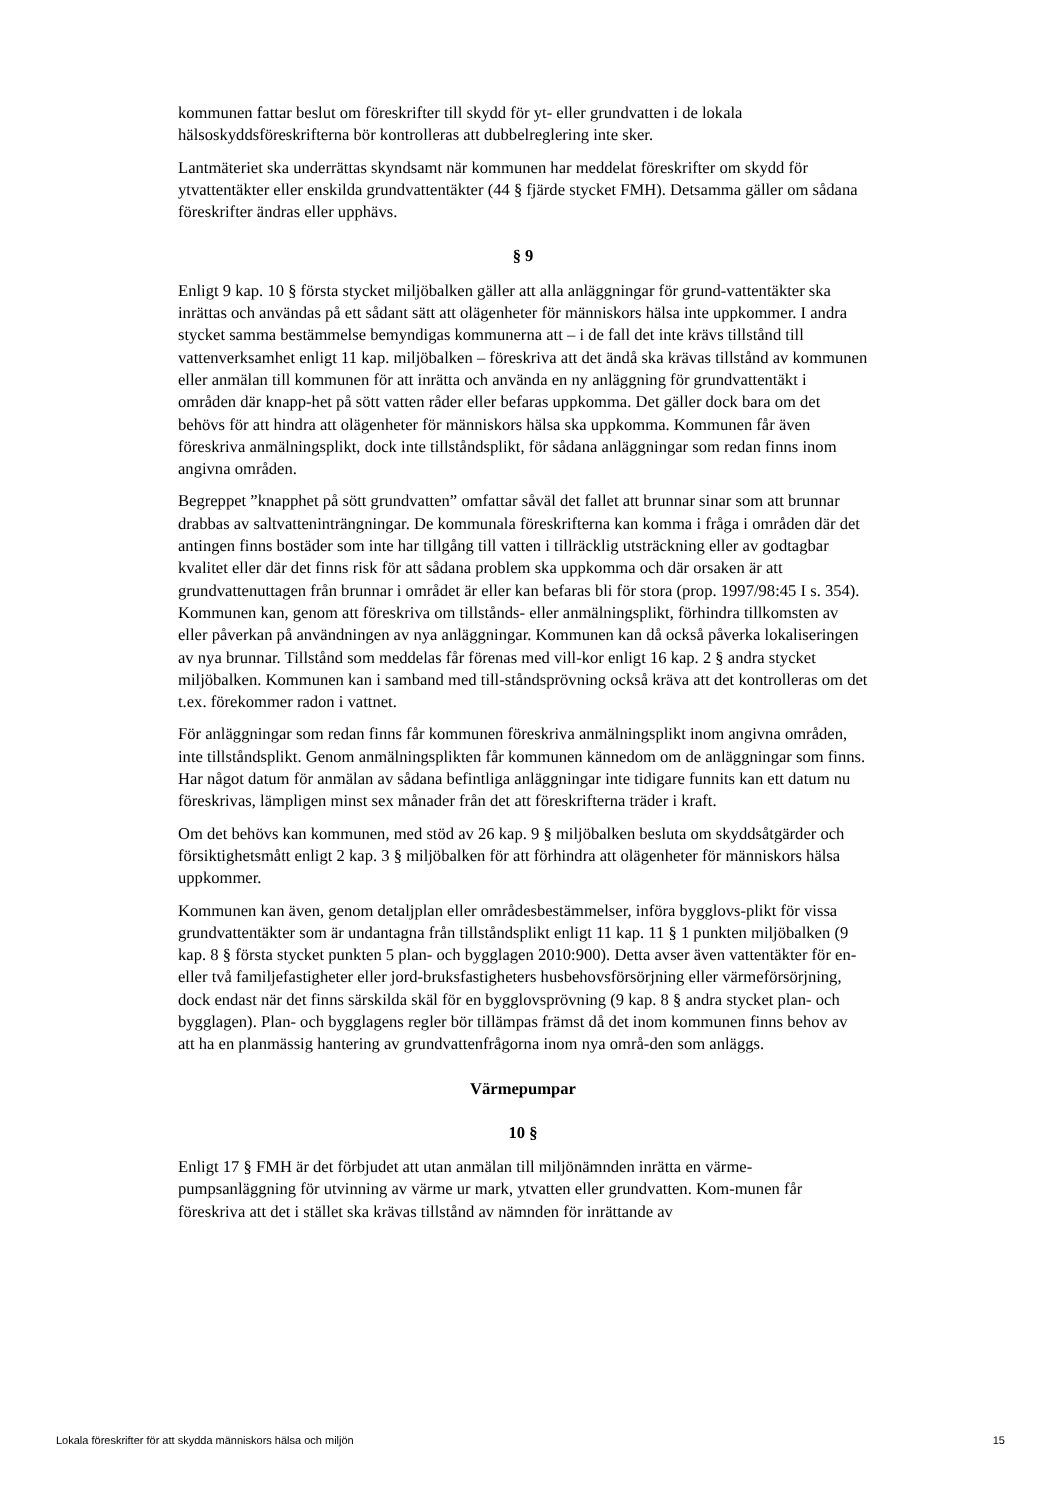kommunen fattar beslut om föreskrifter till skydd för yt- eller grundvatten i de lokala hälsoskyddsföreskrifterna bör kontrolleras att dubbelreglering inte sker.
Lantmäteriet ska underrättas skyndsamt när kommunen har meddelat föreskrifter om skydd för ytvattentäkter eller enskilda grundvattentäkter (44 § fjärde stycket FMH). Detsamma gäller om sådana föreskrifter ändras eller upphävs.
§ 9
Enligt 9 kap. 10 § första stycket miljöbalken gäller att alla anläggningar för grund-vattentäkter ska inrättas och användas på ett sådant sätt att olägenheter för människors hälsa inte uppkommer. I andra stycket samma bestämmelse bemyndigas kommunerna att – i de fall det inte krävs tillstånd till vattenverksamhet enligt 11 kap. miljöbalken – föreskriva att det ändå ska krävas tillstånd av kommunen eller anmälan till kommunen för att inrätta och använda en ny anläggning för grundvattentäkt i områden där knapp-het på sött vatten råder eller befaras uppkomma. Det gäller dock bara om det behövs för att hindra att olägenheter för människors hälsa ska uppkomma. Kommunen får även föreskriva anmälningsplikt, dock inte tillståndsplikt, för sådana anläggningar som redan finns inom angivna områden.
Begreppet ”knapphet på sött grundvatten” omfattar såväl det fallet att brunnar sinar som att brunnar drabbas av saltvatteninträngningar. De kommunala föreskrifterna kan komma i fråga i områden där det antingen finns bostäder som inte har tillgång till vatten i tillräcklig utsträckning eller av godtagbar kvalitet eller där det finns risk för att sådana problem ska uppkomma och där orsaken är att grundvattenuttagen från brunnar i området är eller kan befaras bli för stora (prop. 1997/98:45 I s. 354). Kommunen kan, genom att föreskriva om tillstånds- eller anmälningsplikt, förhindra tillkomsten av eller påverkan på användningen av nya anläggningar. Kommunen kan då också påverka lokaliseringen av nya brunnar. Tillstånd som meddelas får förenas med vill-kor enligt 16 kap. 2 § andra stycket miljöbalken. Kommunen kan i samband med till-ståndsprövning också kräva att det kontrolleras om det t.ex. förekommer radon i vattnet.
För anläggningar som redan finns får kommunen föreskriva anmälningsplikt inom angivna områden, inte tillståndsplikt. Genom anmälningsplikten får kommunen kännedom om de anläggningar som finns. Har något datum för anmälan av sådana befintliga anläggningar inte tidigare funnits kan ett datum nu föreskrivas, lämpligen minst sex månader från det att föreskrifterna träder i kraft.
Om det behövs kan kommunen, med stöd av 26 kap. 9 § miljöbalken besluta om skyddsåtgärder och försiktighetsmått enligt 2 kap. 3 § miljöbalken för att förhindra att olägenheter för människors hälsa uppkommer.
Kommunen kan även, genom detaljplan eller områdesbestämmelser, införa bygglovs-plikt för vissa grundvattentäkter som är undantagna från tillståndsplikt enligt 11 kap. 11 § 1 punkten miljöbalken (9 kap. 8 § första stycket punkten 5 plan- och bygglagen 2010:900). Detta avser även vattentäkter för en- eller två familjefastigheter eller jord-bruksfastigheters husbehovsförsörjning eller värmeförsörjning, dock endast när det finns särskilda skäl för en bygglovsprövning (9 kap. 8 § andra stycket plan- och bygglagen). Plan- och bygglagens regler bör tillämpas främst då det inom kommunen finns behov av att ha en planmässig hantering av grundvattenfrågorna inom nya områ-den som anläggs.
Värmepumpar
10 §
Enligt 17 § FMH är det förbjudet att utan anmälan till miljönämnden inrätta en värme-pumpsanläggning för utvinning av värme ur mark, ytvatten eller grundvatten. Kom-munen får föreskriva att det i stället ska krävas tillstånd av nämnden för inrättande av
Lokala föreskrifter för att skydda människors hälsa och miljön 15